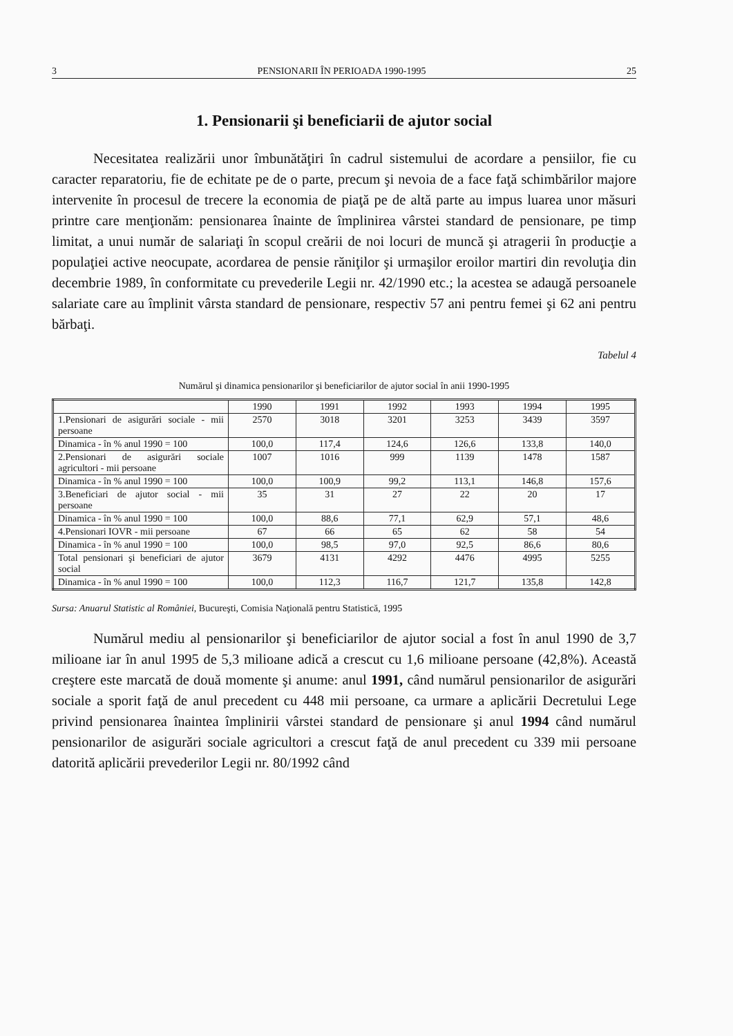3 PENSIONARII ÎN PERIOADA 1990-1995 25
1. Pensionarii şi beneficiarii de ajutor social
Necesitatea realizării unor îmbunătăţiri în cadrul sistemului de acordare a pensiilor, fie cu caracter reparatoriu, fie de echitate pe de o parte, precum şi nevoia de a face faţă schimbărilor majore intervenite în procesul de trecere la economia de piaţă pe de altă parte au impus luarea unor măsuri printre care menţionăm: pensionarea înainte de împlinirea vârstei standard de pensionare, pe timp limitat, a unui număr de salariaţi în scopul creării de noi locuri de muncă şi atragerii în producţie a populaţiei active neocupate, acordarea de pensie răniţilor şi urmaşilor eroilor martiri din revoluţia din decembrie 1989, în conformitate cu prevederile Legii nr. 42/1990 etc.; la acestea se adaugă persoanele salariate care au împlinit vârsta standard de pensionare, respectiv 57 ani pentru femei şi 62 ani pentru bărbaţi.
Tabelul 4
Numărul şi dinamica pensionarilor şi beneficiarilor de ajutor social în anii 1990-1995
| | 1990 | 1991 | 1992 | 1993 | 1994 | 1995 |
| --- | --- | --- | --- | --- | --- | --- |
| 1.Pensionari de asigurări sociale - mii persoane | 2570 | 3018 | 3201 | 3253 | 3439 | 3597 |
| Dinamica - în % anul 1990 = 100 | 100,0 | 117,4 | 124,6 | 126,6 | 133,8 | 140,0 |
| 2.Pensionari de asigurări sociale agricultori - mii persoane | 1007 | 1016 | 999 | 1139 | 1478 | 1587 |
| Dinamica - în % anul 1990 = 100 | 100,0 | 100,9 | 99,2 | 113,1 | 146,8 | 157,6 |
| 3.Beneficiari de ajutor social - mii persoane | 35 | 31 | 27 | 22 | 20 | 17 |
| Dinamica - în % anul 1990 = 100 | 100,0 | 88,6 | 77,1 | 62,9 | 57,1 | 48,6 |
| 4.Pensionari IOVR - mii persoane | 67 | 66 | 65 | 62 | 58 | 54 |
| Dinamica - în % anul 1990 = 100 | 100,0 | 98,5 | 97,0 | 92,5 | 86,6 | 80,6 |
| Total pensionari şi beneficiari de ajutor social | 3679 | 4131 | 4292 | 4476 | 4995 | 5255 |
| Dinamica - în % anul 1990 = 100 | 100,0 | 112,3 | 116,7 | 121,7 | 135,8 | 142,8 |
Sursa: Anuarul Statistic al României, Bucureşti, Comisia Naţională pentru Statistică, 1995
Numărul mediu al pensionarilor şi beneficiarilor de ajutor social a fost în anul 1990 de 3,7 milioane iar în anul 1995 de 5,3 milioane adică a crescut cu 1,6 milioane persoane (42,8%). Această creştere este marcată de două momente şi anume: anul 1991, când numărul pensionarilor de asigurări sociale a sporit faţă de anul precedent cu 448 mii persoane, ca urmare a aplicării Decretului Lege privind pensionarea înaintea împlinirii vârstei standard de pensionare şi anul 1994 când numărul pensionarilor de asigurări sociale agricultori a crescut faţă de anul precedent cu 339 mii persoane datorită aplicării prevederilor Legii nr. 80/1992 când